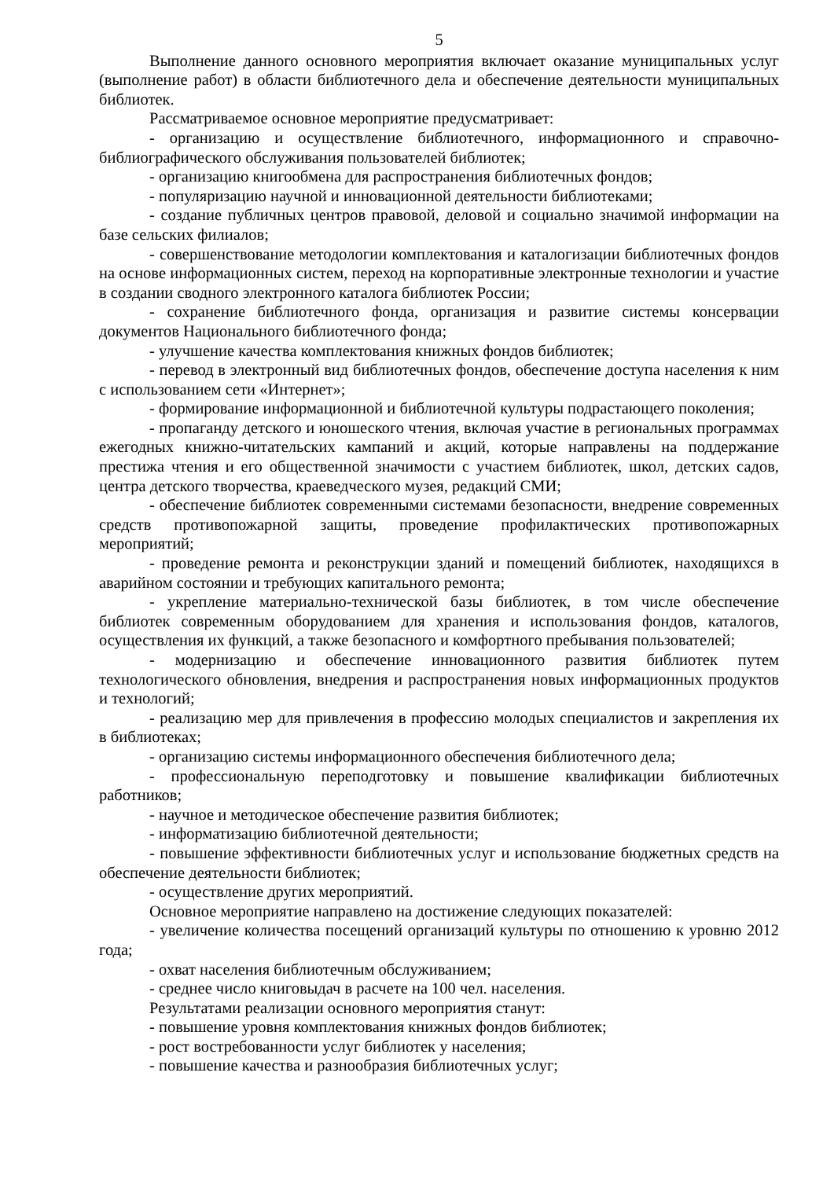5
Выполнение данного основного мероприятия включает оказание муниципальных услуг (выполнение работ) в области библиотечного дела и обеспечение деятельности муниципальных библиотек.
Рассматриваемое основное мероприятие предусматривает:
- организацию и осуществление библиотечного, информационного и справочно-библиографического обслуживания пользователей библиотек;
- организацию книгообмена для распространения библиотечных фондов;
- популяризацию научной и инновационной деятельности библиотеками;
- создание публичных центров правовой, деловой и социально значимой информации на базе сельских филиалов;
- совершенствование методологии комплектования и каталогизации библиотечных фондов на основе информационных систем, переход на корпоративные электронные технологии и участие в создании сводного электронного каталога библиотек России;
- сохранение библиотечного фонда, организация и развитие системы консервации документов Национального библиотечного фонда;
- улучшение качества комплектования книжных фондов библиотек;
- перевод в электронный вид библиотечных фондов, обеспечение доступа населения к ним с использованием сети «Интернет»;
- формирование информационной и библиотечной культуры подрастающего поколения;
- пропаганду детского и юношеского чтения, включая участие в региональных программах ежегодных книжно-читательских кампаний и акций, которые направлены на поддержание престижа чтения и его общественной значимости с участием библиотек, школ, детских садов, центра детского творчества, краеведческого музея, редакций СМИ;
- обеспечение библиотек современными системами безопасности, внедрение современных средств противопожарной защиты, проведение профилактических противопожарных мероприятий;
- проведение ремонта и реконструкции зданий и помещений библиотек, находящихся в аварийном состоянии и требующих капитального ремонта;
- укрепление материально-технической базы библиотек, в том числе обеспечение библиотек современным оборудованием для хранения и использования фондов, каталогов, осуществления их функций, а также безопасного и комфортного пребывания пользователей;
- модернизацию и обеспечение инновационного развития библиотек путем технологического обновления, внедрения и распространения новых информационных продуктов и технологий;
- реализацию мер для привлечения в профессию молодых специалистов и закрепления их в библиотеках;
- организацию системы информационного обеспечения библиотечного дела;
- профессиональную переподготовку и повышение квалификации библиотечных работников;
- научное и методическое обеспечение развития библиотек;
- информатизацию библиотечной деятельности;
- повышение эффективности библиотечных услуг и использование бюджетных средств на обеспечение деятельности библиотек;
- осуществление других мероприятий.
Основное мероприятие направлено на достижение следующих показателей:
- увеличение количества посещений организаций культуры по отношению к уровню 2012 года;
- охват населения библиотечным обслуживанием;
- среднее число книговыдач в расчете на 100 чел. населения.
Результатами реализации основного мероприятия станут:
- повышение уровня комплектования книжных фондов библиотек;
- рост востребованности услуг библиотек у населения;
- повышение качества и разнообразия библиотечных услуг;